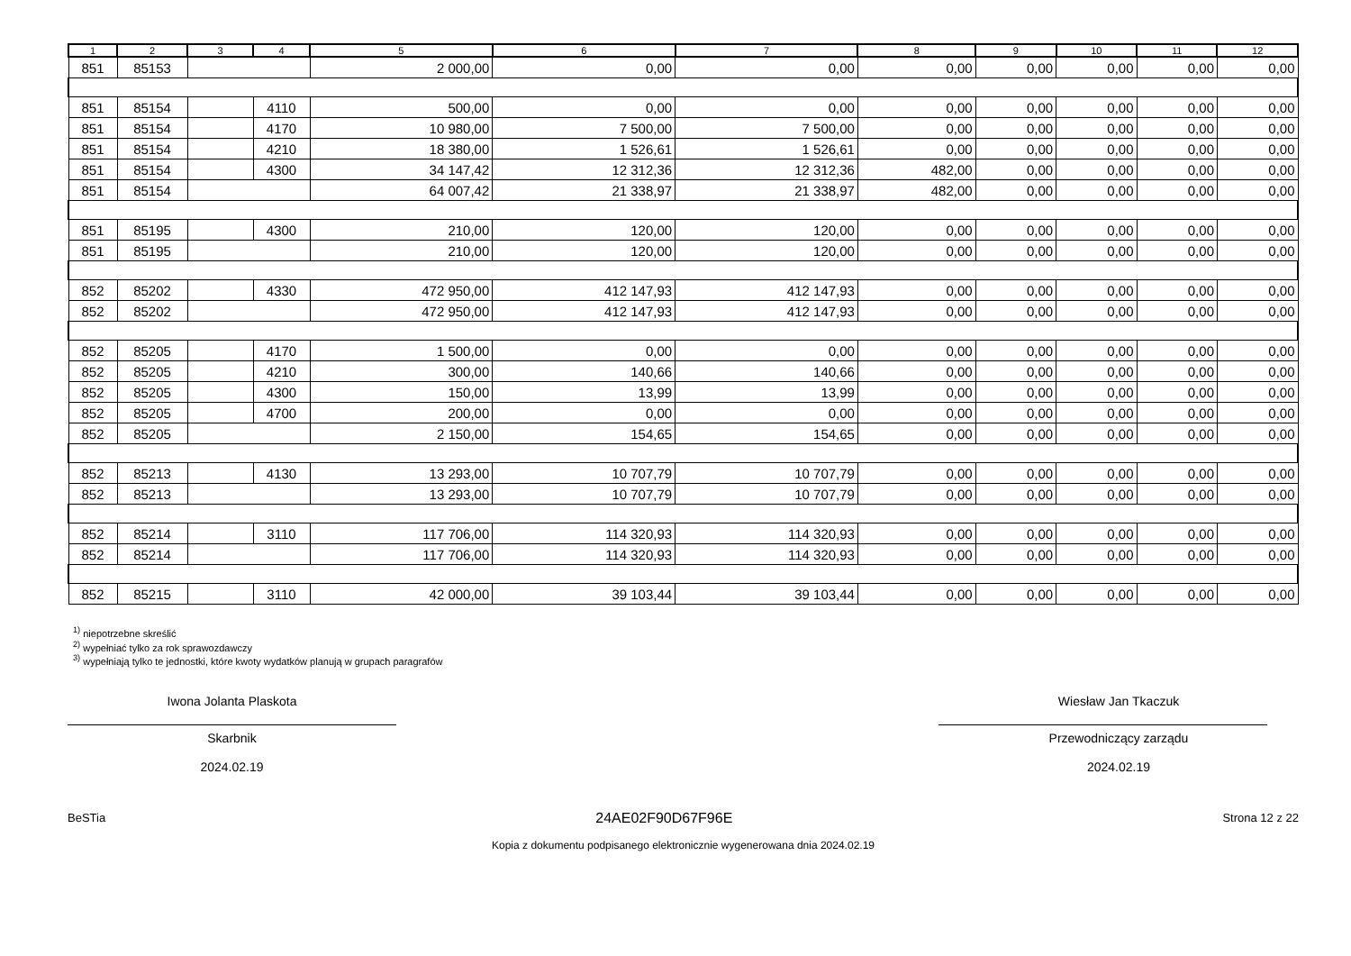| 1 | 2 | 3 | 4 | 5 | 6 | 7 | 8 | 9 | 10 | 11 | 12 |
| --- | --- | --- | --- | --- | --- | --- | --- | --- | --- | --- | --- |
| 851 | 85153 | | | 2 000,00 | 0,00 | 0,00 | 0,00 | 0,00 | 0,00 | 0,00 | 0,00 |
| 851 | 85154 | | 4110 | 500,00 | 0,00 | 0,00 | 0,00 | 0,00 | 0,00 | 0,00 | 0,00 |
| 851 | 85154 | | 4170 | 10 980,00 | 7 500,00 | 7 500,00 | 0,00 | 0,00 | 0,00 | 0,00 | 0,00 |
| 851 | 85154 | | 4210 | 18 380,00 | 1 526,61 | 1 526,61 | 0,00 | 0,00 | 0,00 | 0,00 | 0,00 |
| 851 | 85154 | | 4300 | 34 147,42 | 12 312,36 | 12 312,36 | 482,00 | 0,00 | 0,00 | 0,00 | 0,00 |
| 851 | 85154 | | | 64 007,42 | 21 338,97 | 21 338,97 | 482,00 | 0,00 | 0,00 | 0,00 | 0,00 |
| 851 | 85195 | | 4300 | 210,00 | 120,00 | 120,00 | 0,00 | 0,00 | 0,00 | 0,00 | 0,00 |
| 851 | 85195 | | | 210,00 | 120,00 | 120,00 | 0,00 | 0,00 | 0,00 | 0,00 | 0,00 |
| 852 | 85202 | | 4330 | 472 950,00 | 412 147,93 | 412 147,93 | 0,00 | 0,00 | 0,00 | 0,00 | 0,00 |
| 852 | 85202 | | | 472 950,00 | 412 147,93 | 412 147,93 | 0,00 | 0,00 | 0,00 | 0,00 | 0,00 |
| 852 | 85205 | | 4170 | 1 500,00 | 0,00 | 0,00 | 0,00 | 0,00 | 0,00 | 0,00 | 0,00 |
| 852 | 85205 | | 4210 | 300,00 | 140,66 | 140,66 | 0,00 | 0,00 | 0,00 | 0,00 | 0,00 |
| 852 | 85205 | | 4300 | 150,00 | 13,99 | 13,99 | 0,00 | 0,00 | 0,00 | 0,00 | 0,00 |
| 852 | 85205 | | 4700 | 200,00 | 0,00 | 0,00 | 0,00 | 0,00 | 0,00 | 0,00 | 0,00 |
| 852 | 85205 | | | 2 150,00 | 154,65 | 154,65 | 0,00 | 0,00 | 0,00 | 0,00 | 0,00 |
| 852 | 85213 | | 4130 | 13 293,00 | 10 707,79 | 10 707,79 | 0,00 | 0,00 | 0,00 | 0,00 | 0,00 |
| 852 | 85213 | | | 13 293,00 | 10 707,79 | 10 707,79 | 0,00 | 0,00 | 0,00 | 0,00 | 0,00 |
| 852 | 85214 | | 3110 | 117 706,00 | 114 320,93 | 114 320,93 | 0,00 | 0,00 | 0,00 | 0,00 | 0,00 |
| 852 | 85214 | | | 117 706,00 | 114 320,93 | 114 320,93 | 0,00 | 0,00 | 0,00 | 0,00 | 0,00 |
| 852 | 85215 | | 3110 | 42 000,00 | 39 103,44 | 39 103,44 | 0,00 | 0,00 | 0,00 | 0,00 | 0,00 |
<sup>1)</sup> niepotrzebne skreślić
<sup>2)</sup> wypełniać tylko za rok sprawozdawczy
<sup>3)</sup> wypełniają tylko te jednostki, które kwoty wydatków planują w grupach paragrafów
Iwona Jolanta Plaskota
Skarbnik
2024.02.19
Wiesław Jan Tkaczuk
Przewodniczący zarządu
2024.02.19
BeSTia 24AE02F90D67F96E Strona 12 z 22
Kopia z dokumentu podpisanego elektronicznie wygenerowana dnia 2024.02.19